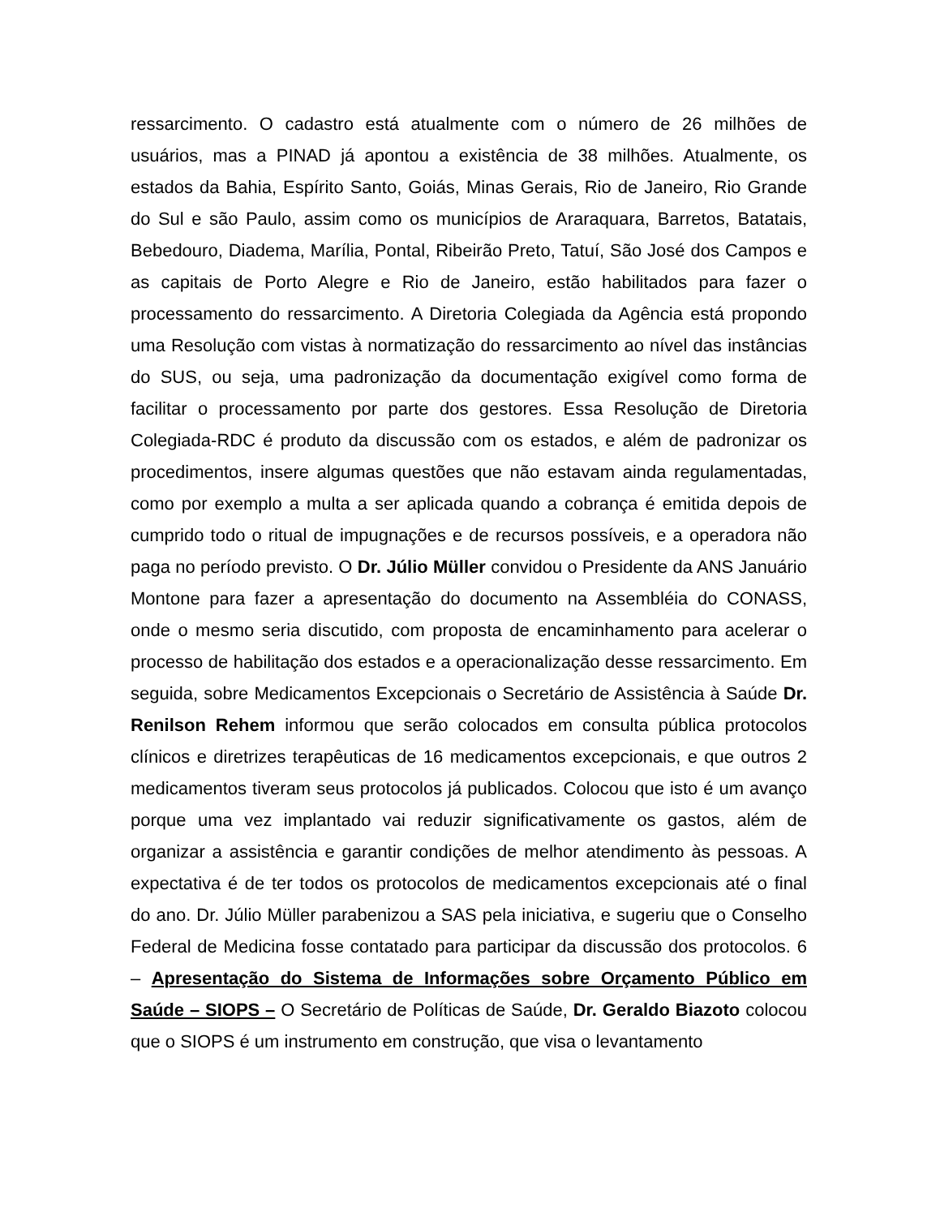ressarcimento. O cadastro está atualmente com o número de 26 milhões de usuários, mas a PINAD já apontou a existência de 38 milhões. Atualmente, os estados da Bahia, Espírito Santo, Goiás, Minas Gerais, Rio de Janeiro, Rio Grande do Sul e são Paulo, assim como os municípios de Araraquara, Barretos, Batatais, Bebedouro, Diadema, Marília, Pontal, Ribeirão Preto, Tatuí, São José dos Campos e as capitais de Porto Alegre e Rio de Janeiro, estão habilitados para fazer o processamento do ressarcimento. A Diretoria Colegiada da Agência está propondo uma Resolução com vistas à normatização do ressarcimento ao nível das instâncias do SUS, ou seja, uma padronização da documentação exigível como forma de facilitar o processamento por parte dos gestores. Essa Resolução de Diretoria Colegiada-RDC é produto da discussão com os estados, e além de padronizar os procedimentos, insere algumas questões que não estavam ainda regulamentadas, como por exemplo a multa a ser aplicada quando a cobrança é emitida depois de cumprido todo o ritual de impugnações e de recursos possíveis, e a operadora não paga no período previsto. O Dr. Júlio Müller convidou o Presidente da ANS Januário Montone para fazer a apresentação do documento na Assembléia do CONASS, onde o mesmo seria discutido, com proposta de encaminhamento para acelerar o processo de habilitação dos estados e a operacionalização desse ressarcimento. Em seguida, sobre Medicamentos Excepcionais o Secretário de Assistência à Saúde Dr. Renilson Rehem informou que serão colocados em consulta pública protocolos clínicos e diretrizes terapêuticas de 16 medicamentos excepcionais, e que outros 2 medicamentos tiveram seus protocolos já publicados. Colocou que isto é um avanço porque uma vez implantado vai reduzir significativamente os gastos, além de organizar a assistência e garantir condições de melhor atendimento às pessoas. A expectativa é de ter todos os protocolos de medicamentos excepcionais até o final do ano. Dr. Júlio Müller parabenizou a SAS pela iniciativa, e sugeriu que o Conselho Federal de Medicina fosse contatado para participar da discussão dos protocolos. 6 – Apresentação do Sistema de Informações sobre Orçamento Público em Saúde – SIOPS – O Secretário de Políticas de Saúde, Dr. Geraldo Biazoto colocou que o SIOPS é um instrumento em construção, que visa o levantamento